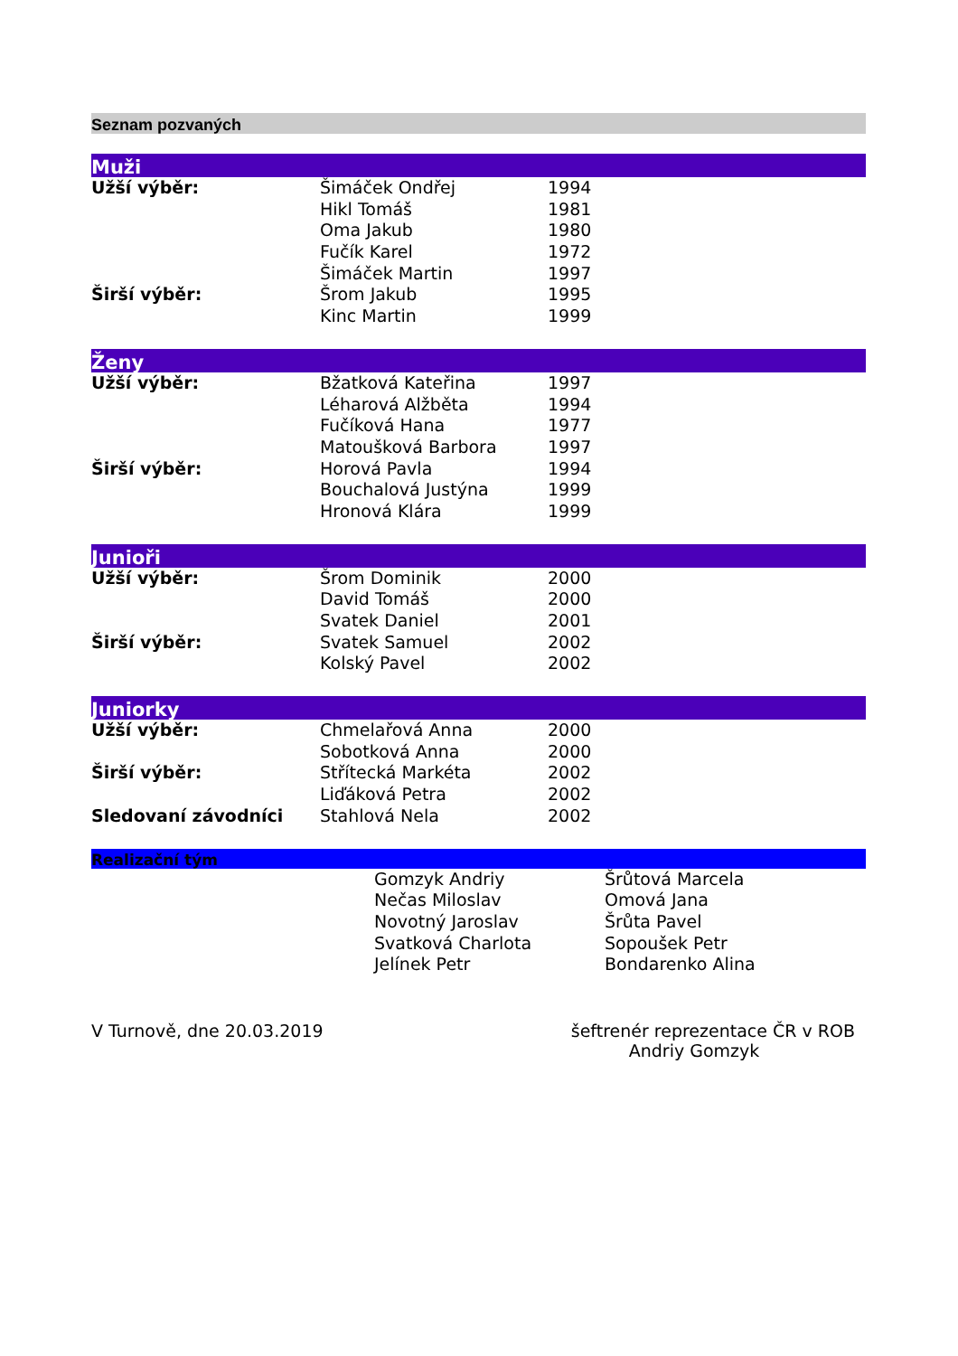Seznam pozvaných
Muži
| Užší výběr: | Šimáček Ondřej | 1994 |
| | Hikl Tomáš | 1981 |
| | Oma Jakub | 1980 |
| | Fučík Karel | 1972 |
| | Šimáček Martin | 1997 |
| Širší výběr: | Šrom Jakub | 1995 |
| | Kinc Martin | 1999 |
Ženy
| Užší výběr: | Bžatková Kateřina | 1997 |
| | Léharová Alžběta | 1994 |
| | Fučíková Hana | 1977 |
| | Matoušková Barbora | 1997 |
| Širší výběr: | Horová Pavla | 1994 |
| | Bouchalová Justýna | 1999 |
| | Hronová Klára | 1999 |
Junioři
| Užší výběr: | Šrom Dominik | 2000 |
| | David Tomáš | 2000 |
| | Svatek Daniel | 2001 |
| Širší výběr: | Svatek Samuel | 2002 |
| | Kolský Pavel | 2002 |
Juniorky
| Užší výběr: | Chmelařová Anna | 2000 |
| | Sobotková Anna | 2000 |
| Širší výběr: | Střítecká Markéta | 2002 |
| | Liďáková Petra | 2002 |
| Sledovaní závodníci | Stahlová Nela | 2002 |
Realizační tým
| | Gomzyk Andriy | Šrůtová Marcela |
| | Nečas Miloslav | Omová Jana |
| | Novotný Jaroslav | Šrůta Pavel |
| | Svatková Charlota | Sopoušek Petr |
| | Jelínek Petr | Bondarenko Alina |
V Turnově, dne 20.03.2019 šeftrenér reprezentace ČR v ROB
Andriy Gomzyk